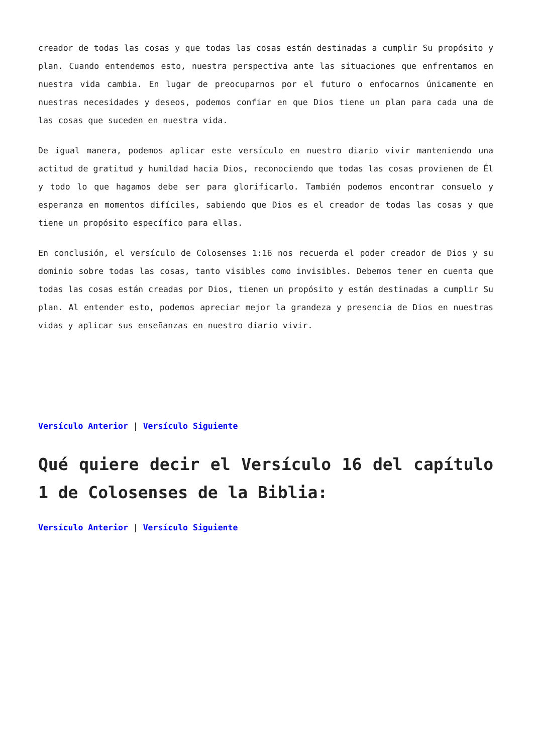creador de todas las cosas y que todas las cosas están destinadas a cumplir Su propósito y plan. Cuando entendemos esto, nuestra perspectiva ante las situaciones que enfrentamos en nuestra vida cambia. En lugar de preocuparnos por el futuro o enfocarnos únicamente en nuestras necesidades y deseos, podemos confiar en que Dios tiene un plan para cada una de las cosas que suceden en nuestra vida.
De igual manera, podemos aplicar este versículo en nuestro diario vivir manteniendo una actitud de gratitud y humildad hacia Dios, reconociendo que todas las cosas provienen de Él y todo lo que hagamos debe ser para glorificarlo. También podemos encontrar consuelo y esperanza en momentos difíciles, sabiendo que Dios es el creador de todas las cosas y que tiene un propósito específico para ellas.
En conclusión, el versículo de Colosenses 1:16 nos recuerda el poder creador de Dios y su dominio sobre todas las cosas, tanto visibles como invisibles. Debemos tener en cuenta que todas las cosas están creadas por Dios, tienen un propósito y están destinadas a cumplir Su plan. Al entender esto, podemos apreciar mejor la grandeza y presencia de Dios en nuestras vidas y aplicar sus enseñanzas en nuestro diario vivir.
Versículo Anterior | Versículo Siguiente
Qué quiere decir el Versículo 16 del capítulo 1 de Colosenses de la Biblia:
Versículo Anterior | Versículo Siguiente